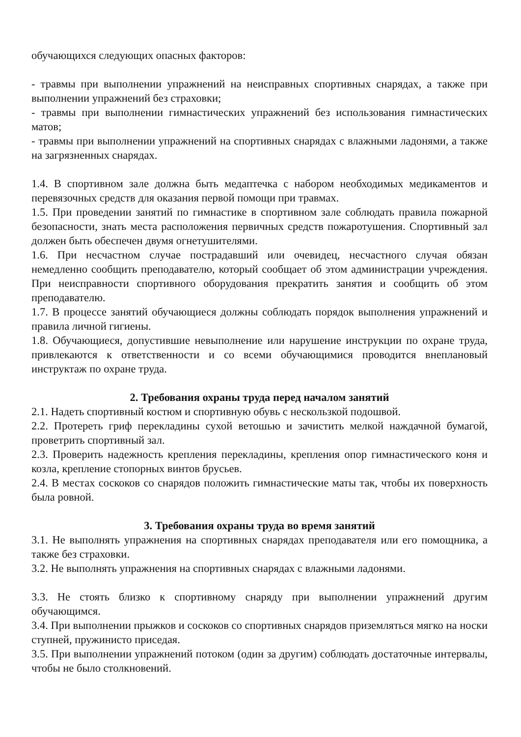обучающихся следующих опасных факторов:
- травмы при выполнении упражнений на неисправных спортивных снарядах, а также при выполнении упражнений без страховки;
- травмы при выполнении гимнастических упражнений без использования гимнастических матов;
- травмы при выполнении упражнений на спортивных снарядах с влажными ладонями, а также на загрязненных снарядах.
1.4. В спортивном зале должна быть медаптечка с набором необходимых медикаментов и перевязочных средств для оказания первой помощи при травмах.
1.5. При проведении занятий по гимнастике в спортивном зале соблюдать правила пожарной безопасности, знать места расположения первичных средств пожаротушения. Спортивный зал должен быть обеспечен двумя огнетушителями.
1.6. При несчастном случае пострадавший или очевидец, несчастного случая обязан немедленно сообщить преподавателю, который сообщает об этом администрации учреждения. При неисправности спортивного оборудования прекратить занятия и сообщить об этом преподавателю.
1.7. В процессе занятий обучающиеся должны соблюдать порядок выполнения упражнений и правила личной гигиены.
1.8. Обучающиеся, допустившие невыполнение или нарушение инструкции по охране труда, привлекаются к ответственности и со всеми обучающимися проводится внеплановый инструктаж по охране труда.
2. Требования охраны труда перед началом занятий
2.1. Надеть спортивный костюм и спортивную обувь с нескользкой подошвой.
2.2. Протереть гриф перекладины сухой ветошью и зачистить мелкой наждачной бумагой, проветрить спортивный зал.
2.3. Проверить надежность крепления перекладины, крепления опор гимнастического коня и козла, крепление стопорных винтов брусьев.
2.4. В местах соскоков со снарядов положить гимнастические маты так, чтобы их поверхность была ровной.
3. Требования охраны труда во время занятий
3.1. Не выполнять упражнения на спортивных снарядах преподавателя или его помощника, а также без страховки.
3.2. Не выполнять упражнения на спортивных снарядах с влажными ладонями.
3.3. Не стоять близко к спортивному снаряду при выполнении упражнений другим обучающимся.
3.4. При выполнении прыжков и соскоков со спортивных снарядов приземляться мягко на носки ступней, пружинисто приседая.
3.5. При выполнении упражнений потоком (один за другим) соблюдать достаточные интервалы, чтобы не было столкновений.